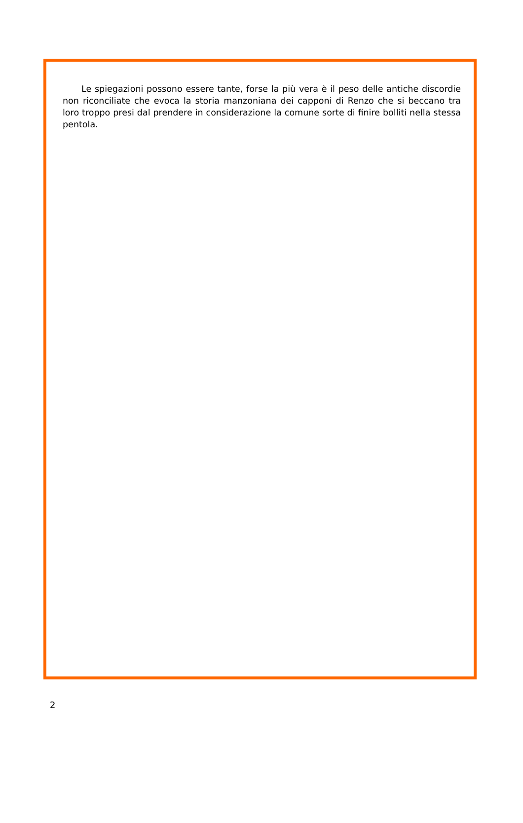Le spiegazioni possono essere tante, forse la più vera è il peso delle antiche discordie non riconciliate che evoca la storia manzoniana dei capponi di Renzo che si beccano tra loro troppo presi dal prendere in considerazione la comune sorte di finire bolliti nella stessa pentola.
2